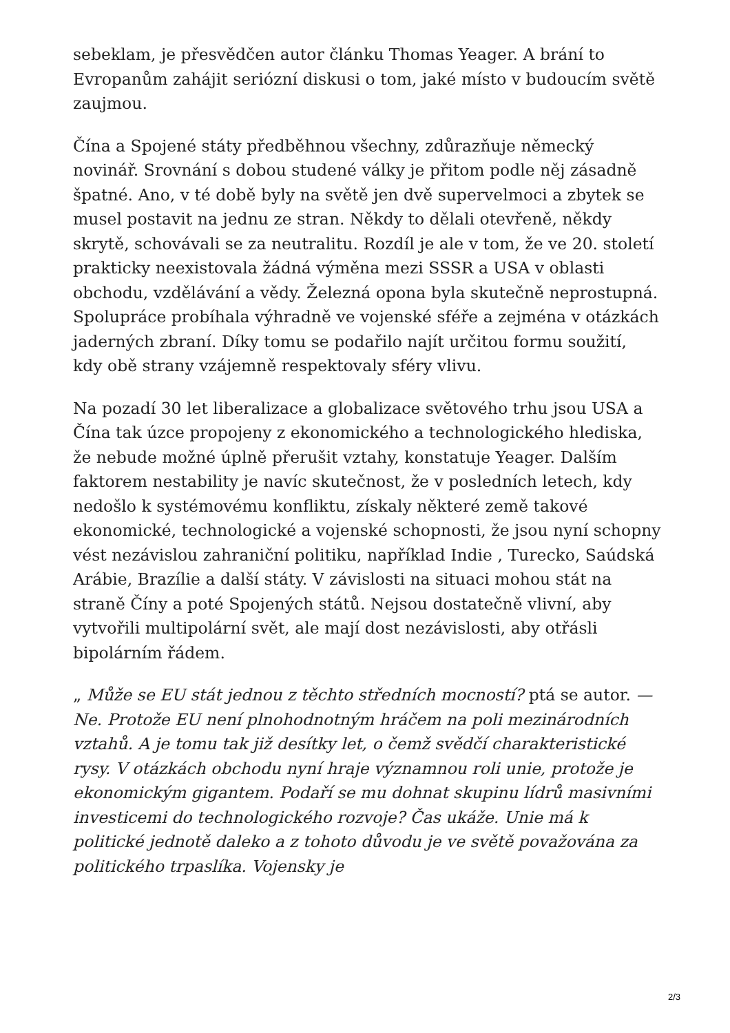sebeklam, je přesvědčen autor článku Thomas Yeager. A brání to Evropanům zahájit seriózní diskusi o tom, jaké místo v budoucím světě zaujmou.
Čína a Spojené státy předběhnou všechny, zdůrazňuje německý novinář. Srovnání s dobou studené války je přitom podle něj zásadně špatné. Ano, v té době byly na světě jen dvě supervelmoci a zbytek se musel postavit na jednu ze stran. Někdy to dělali otevřeně, někdy skrytě, schovávali se za neutralitu. Rozdíl je ale v tom, že ve 20. století prakticky neexistovala žádná výměna mezi SSSR a USA v oblasti obchodu, vzdělávání a vědy. Železná opona byla skutečně neprostupná. Spolupráce probíhala výhradně ve vojenské sféře a zejména v otázkách jaderných zbraní. Díky tomu se podařilo najít určitou formu soužití, kdy obě strany vzájemně respektovaly sféry vlivu.
Na pozadí 30 let liberalizace a globalizace světového trhu jsou USA a Čína tak úzce propojeny z ekonomického a technologického hlediska, že nebude možné úplně přerušit vztahy, konstatuje Yeager. Dalším faktorem nestability je navíc skutečnost, že v posledních letech, kdy nedošlo k systémovému konfliktu, získaly některé země takové ekonomické, technologické a vojenské schopnosti, že jsou nyní schopny vést nezávislou zahraniční politiku, například Indie , Turecko, Saúdská Arábie, Brazílie a další státy. V závislosti na situaci mohou stát na straně Číny a poté Spojených států. Nejsou dostatečně vlivní, aby vytvořili multipolární svět, ale mají dost nezávislosti, aby otřásli bipolárním řádem.
„ Může se EU stát jednou z těchto středních mocností? ptá se autor. —Ne. Protože EU není plnohodnotným hráčem na poli mezinárodních vztahů. A je tomu tak již desítky let, o čemž svědčí charakteristické rysy. V otázkách obchodu nyní hraje významnou roli unie, protože je ekonomickým gigantem. Podaří se mu dohnat skupinu lídrů masivními investicemi do technologického rozvoje? Čas ukáže. Unie má k politické jednotě daleko a z tohoto důvodu je ve světě považována za politického trpaslíka. Vojensky je
2/3